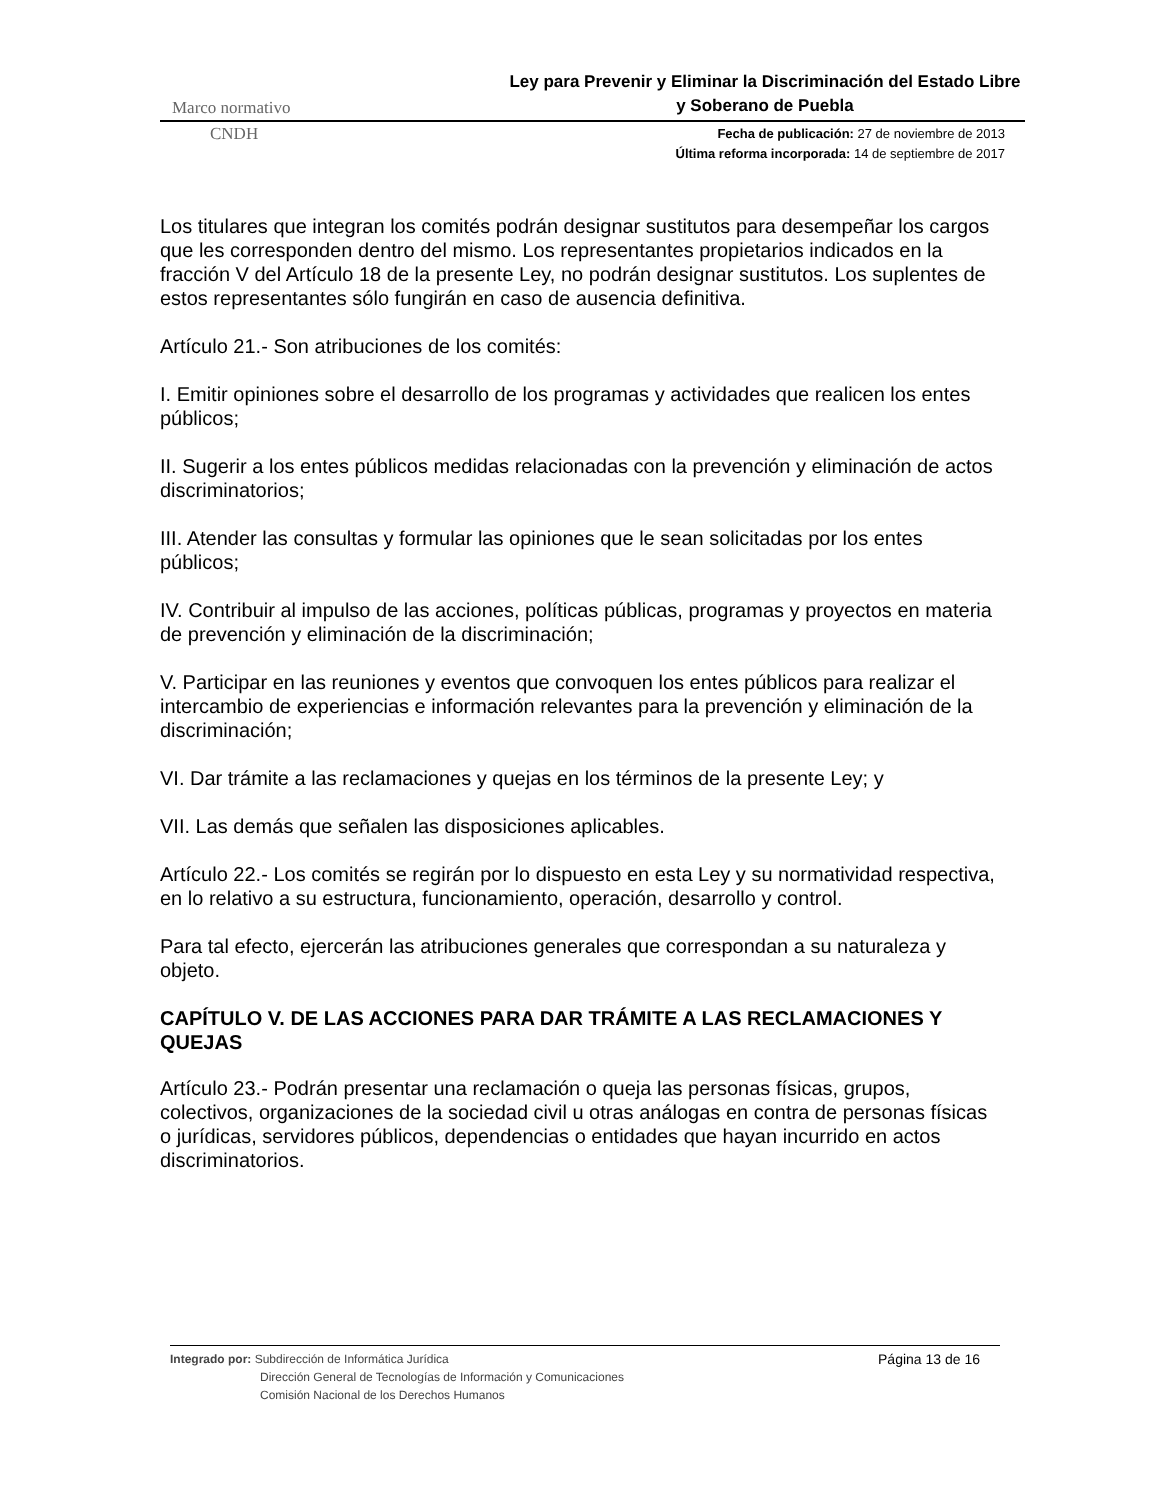Marco normativo Ley para Prevenir y Eliminar la Discriminación del Estado Libre y Soberano de Puebla
CNDH
Fecha de publicación: 27 de noviembre de 2013
Última reforma incorporada: 14 de septiembre de 2017
Los titulares que integran los comités podrán designar sustitutos para desempeñar los cargos que les corresponden dentro del mismo. Los representantes propietarios indicados en la fracción V del Artículo 18 de la presente Ley, no podrán designar sustitutos. Los suplentes de estos representantes sólo fungirán en caso de ausencia definitiva.
Artículo 21.- Son atribuciones de los comités:
I. Emitir opiniones sobre el desarrollo de los programas y actividades que realicen los entes públicos;
II. Sugerir a los entes públicos medidas relacionadas con la prevención y eliminación de actos discriminatorios;
III. Atender las consultas y formular las opiniones que le sean solicitadas por los entes públicos;
IV. Contribuir al impulso de las acciones, políticas públicas, programas y proyectos en materia de prevención y eliminación de la discriminación;
V. Participar en las reuniones y eventos que convoquen los entes públicos para realizar el intercambio de experiencias e información relevantes para la prevención y eliminación de la discriminación;
VI. Dar trámite a las reclamaciones y quejas en los términos de la presente Ley; y
VII. Las demás que señalen las disposiciones aplicables.
Artículo 22.- Los comités se regirán por lo dispuesto en esta Ley y su normatividad respectiva, en lo relativo a su estructura, funcionamiento, operación, desarrollo y control.
Para tal efecto, ejercerán las atribuciones generales que correspondan a su naturaleza y objeto.
CAPÍTULO V. DE LAS ACCIONES PARA DAR TRÁMITE A LAS RECLAMACIONES Y QUEJAS
Artículo 23.- Podrán presentar una reclamación o queja las personas físicas, grupos, colectivos, organizaciones de la sociedad civil u otras análogas en contra de personas físicas o jurídicas, servidores públicos, dependencias o entidades que hayan incurrido en actos discriminatorios.
Integrado por: Subdirección de Informática Jurídica
Dirección General de Tecnologías de Información y Comunicaciones
Comisión Nacional de los Derechos Humanos
Página 13 de 16